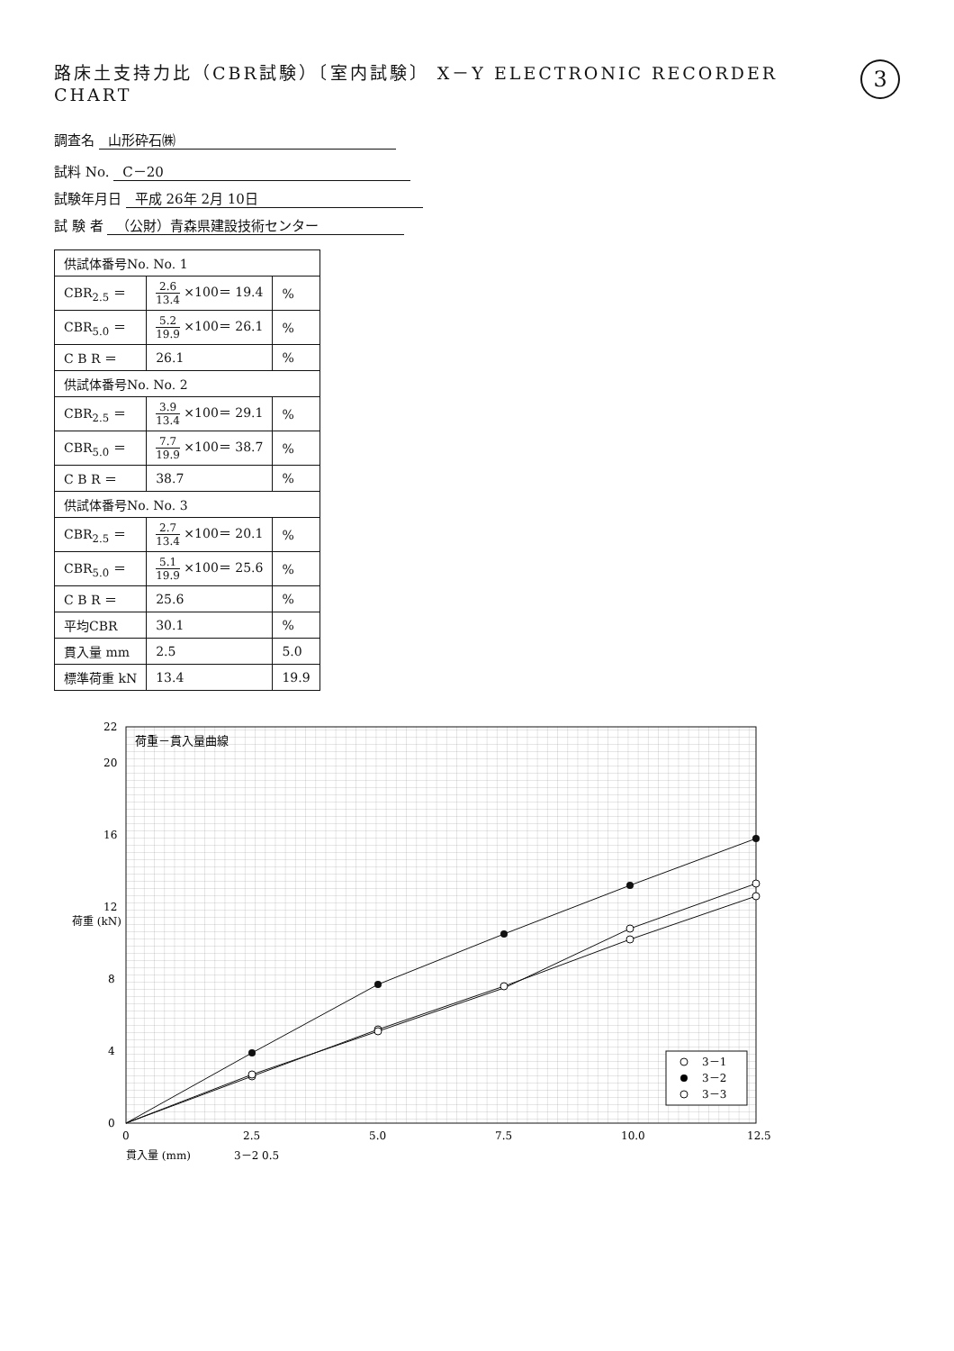路床土支持力比（CBR試験）〔室内試験〕 X－Y ELECTRONIC RECORDER CHART
3
調査名 山形砕石㈱
試料 No. C－20
試験年月日 平成 26年 2月 10日
試 験 者 （公財）青森県建設技術センター
| 供試体番号No. No. 1 | | |
| --- | --- | --- |
| CBR<sub>2.5</sub> ＝ | 2.6 13.4 ×100＝ 19.4 | % |
| CBR<sub>5.0</sub> ＝ | 5.2 19.9 ×100＝ 26.1 | % |
| C B R ＝ | 26.1 | % |
| 供試体番号No. No. 2 | | |
| CBR<sub>2.5</sub> ＝ | 3.9 13.4 ×100＝ 29.1 | % |
| CBR<sub>5.0</sub> ＝ | 7.7 19.9 ×100＝ 38.7 | % |
| C B R ＝ | 38.7 | % |
| 供試体番号No. No. 3 | | |
| CBR<sub>2.5</sub> ＝ | 2.7 13.4 ×100＝ 20.1 | % |
| CBR<sub>5.0</sub> ＝ | 5.1 19.9 ×100＝ 25.6 | % |
| C B R ＝ | 25.6 | % |
| 平均CBR | 30.1 | % |
| 貫入量 mm | 2.5 | 5.0 |
| 標準荷重 kN | 13.4 | 19.9 |
荷重 (kN)
0
4
8
12
16
20
22
0
2.5
5.0
7.5
10.0
12.5
荷重－貫入量曲線
3－1
3－2
3－3
貫入量 (mm)
3－2 0.5